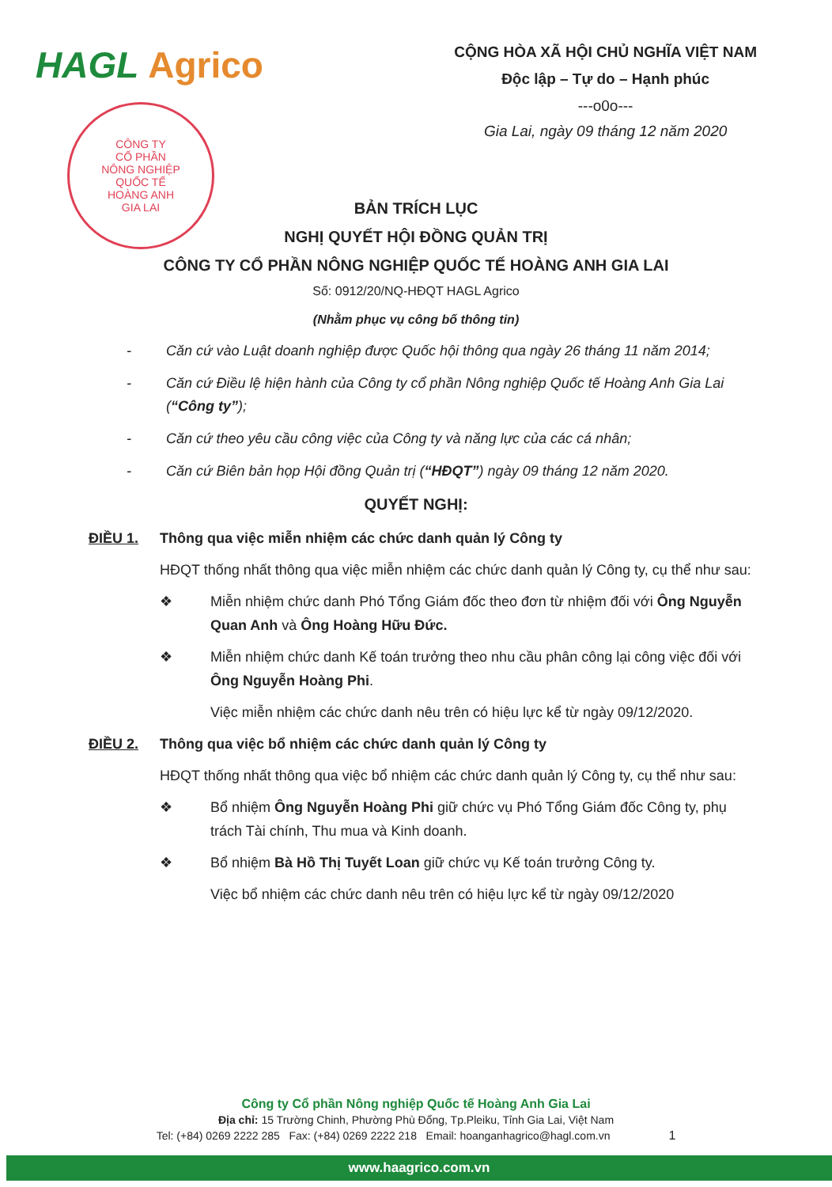HAGL Agrico
CÔNG TY
CỔ PHẦN
NÔNG NGHIỆP
QUỐC TẾ
HOÀNG ANH
GIA LAI
CỘNG HÒA XÃ HỘI CHỦ NGHĨA VIỆT NAM
Độc lập – Tự do – Hạnh phúc
---o0o---
Gia Lai, ngày 09 tháng 12 năm 2020
BẢN TRÍCH LỤC
NGHỊ QUYẾT HỘI ĐỒNG QUẢN TRỊ
CÔNG TY CỔ PHẦN NÔNG NGHIỆP QUỐC TẾ HOÀNG ANH GIA LAI
Số: 0912/20/NQ-HĐQT HAGL Agrico
(Nhằm phục vụ công bố thông tin)
- Căn cứ vào Luật doanh nghiệp được Quốc hội thông qua ngày 26 tháng 11 năm 2014;
- Căn cứ Điều lệ hiện hành của Công ty cổ phần Nông nghiệp Quốc tế Hoàng Anh Gia Lai (“Công ty”);
- Căn cứ theo yêu cầu công việc của Công ty và năng lực của các cá nhân;
- Căn cứ Biên bản họp Hội đồng Quản trị (“HĐQT”) ngày 09 tháng 12 năm 2020.
QUYẾT NGHỊ:
ĐIỀU 1. Thông qua việc miễn nhiệm các chức danh quản lý Công ty
HĐQT thống nhất thông qua việc miễn nhiệm các chức danh quản lý Công ty, cụ thể như sau:
❖ Miễn nhiệm chức danh Phó Tổng Giám đốc theo đơn từ nhiệm đối với Ông Nguyễn Quan Anh và Ông Hoàng Hữu Đức.
❖ Miễn nhiệm chức danh Kế toán trưởng theo nhu cầu phân công lại công việc đối với Ông Nguyễn Hoàng Phi.
Việc miễn nhiệm các chức danh nêu trên có hiệu lực kể từ ngày 09/12/2020.
ĐIỀU 2. Thông qua việc bổ nhiệm các chức danh quản lý Công ty
HĐQT thống nhất thông qua việc bổ nhiệm các chức danh quản lý Công ty, cụ thể như sau:
❖ Bổ nhiệm Ông Nguyễn Hoàng Phi giữ chức vụ Phó Tổng Giám đốc Công ty, phụ trách Tài chính, Thu mua và Kinh doanh.
❖ Bổ nhiệm Bà Hồ Thị Tuyết Loan giữ chức vụ Kế toán trưởng Công ty.
Việc bổ nhiệm các chức danh nêu trên có hiệu lực kể từ ngày 09/12/2020
Công ty Cổ phần Nông nghiệp Quốc tế Hoàng Anh Gia Lai
Địa chỉ: 15 Trường Chinh, Phường Phù Đổng, Tp.Pleiku, Tỉnh Gia Lai, Việt Nam
Tel: (+84) 0269 2222 285 Fax: (+84) 0269 2222 218 Email: hoanganhagrico@hagl.com.vn 1
www.haagrico.com.vn